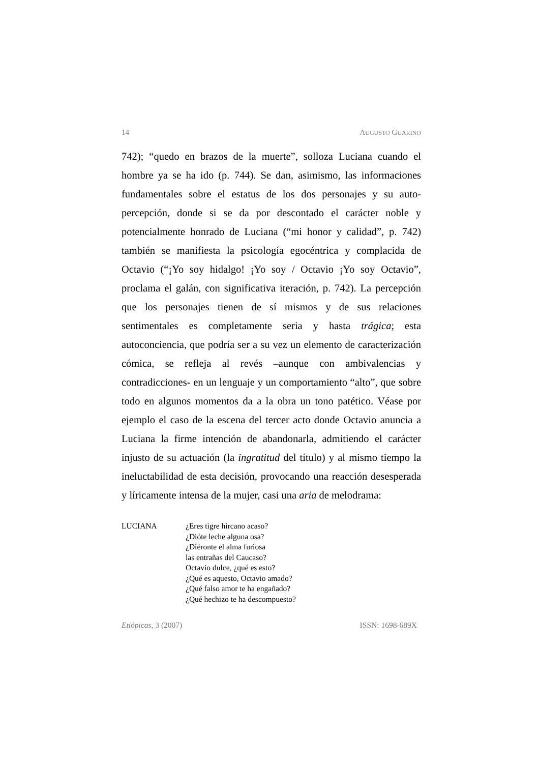14 AUGUSTO GUARINO
742); “quedo en brazos de la muerte”, solloza Luciana cuando el hombre ya se ha ido (p. 744). Se dan, asimismo, las informaciones fundamentales sobre el estatus de los dos personajes y su auto-percepción, donde si se da por descontado el carácter noble y potencialmente honrado de Luciana (“mi honor y calidad”, p. 742) también se manifiesta la psicología egocéntrica y complacida de Octavio (“¡Yo soy hidalgo! ¡Yo soy / Octavio ¡Yo soy Octavio”, proclama el galán, con significativa iteración, p. 742). La percepción que los personajes tienen de sí mismos y de sus relaciones sentimentales es completamente seria y hasta trágica; esta autoconciencia, que podría ser a su vez un elemento de caracterización cómica, se refleja al revés –aunque con ambivalencias y contradicciones- en un lenguaje y un comportamiento “alto”, que sobre todo en algunos momentos da a la obra un tono patético. Véase por ejemplo el caso de la escena del tercer acto donde Octavio anuncia a Luciana la firme intención de abandonarla, admitiendo el carácter injusto de su actuación (la ingratitud del título) y al mismo tiempo la ineluctabilidad de esta decisión, provocando una reacción desesperada y líricamente intensa de la mujer, casi una aria de melodrama:
LUCIANA ¿Eres tigre hircano acaso?
¿Dióte leche alguna osa?
¿Diéronte el alma furiosa
las entrañas del Caucaso?
Octavio dulce, ¿qué es esto?
¿Qué es aquesto, Octavio amado?
¿Qué falso amor te ha engañado?
¿Qué hechizo te ha descompuesto?
Etiópicas, 3 (2007) ISSN: 1698-689X